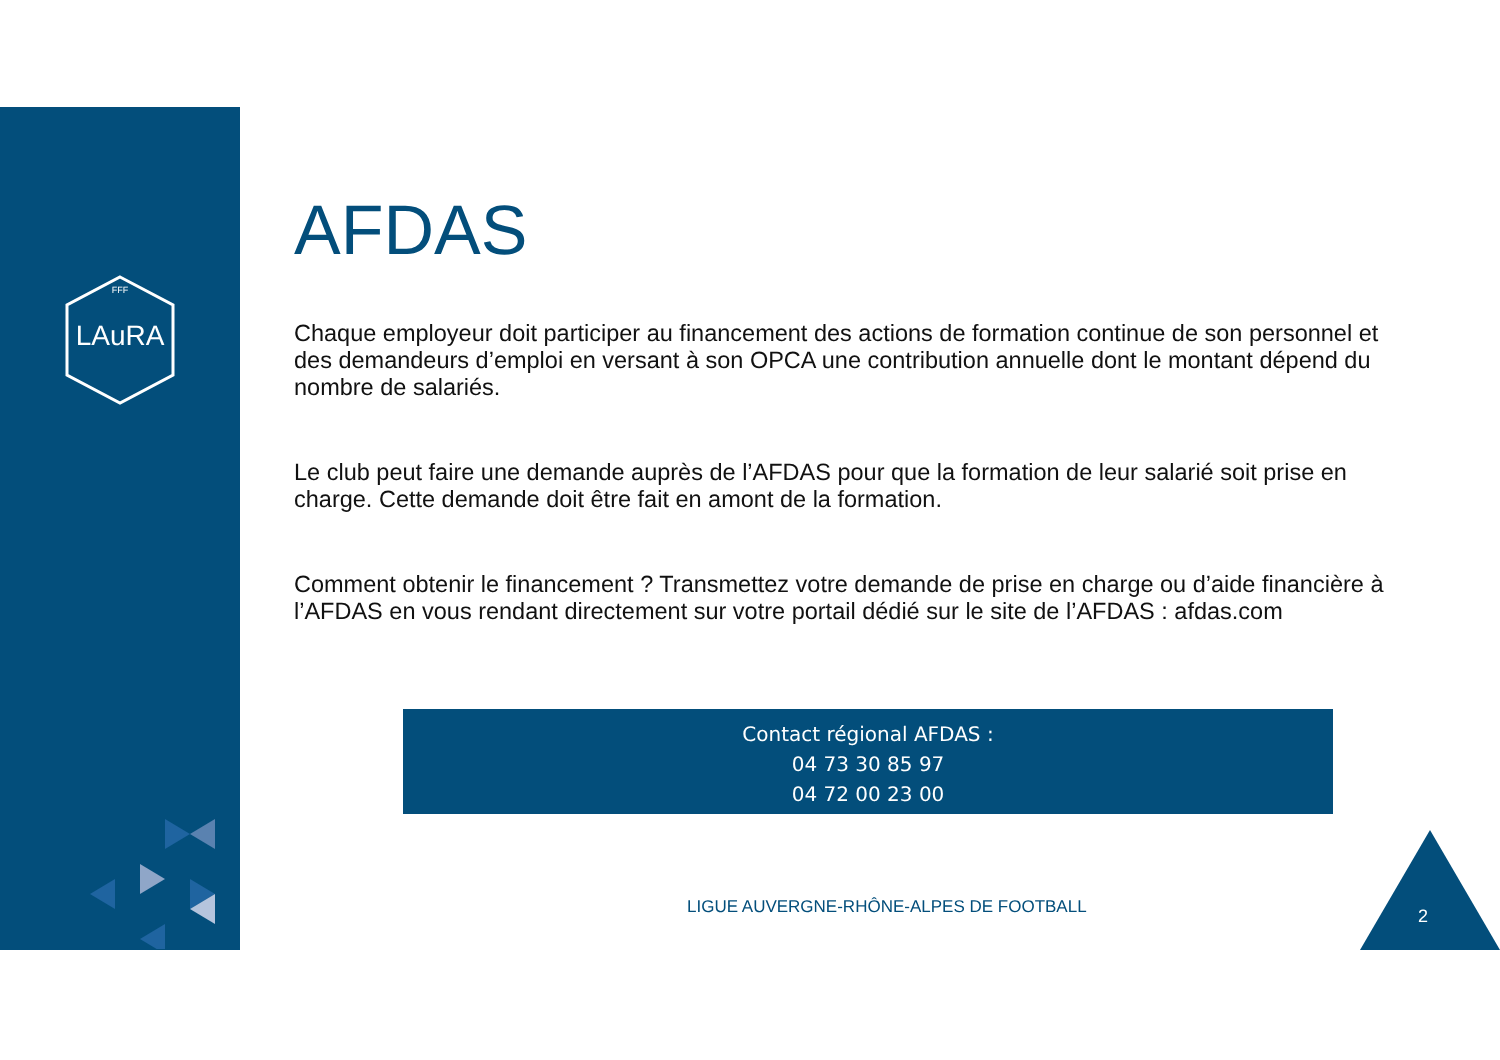LAuRA
FFF
AFDAS
Chaque employeur doit participer au financement des actions de formation continue de son personnel et des demandeurs d’emploi en versant à son OPCA une contribution annuelle dont le montant dépend du nombre de salariés.
Le club peut faire une demande auprès de l’AFDAS pour que la formation de leur salarié soit prise en charge. Cette demande doit être fait en amont de la formation.
Comment obtenir le financement ? Transmettez votre demande de prise en charge ou d’aide financière à l’AFDAS en vous rendant directement sur votre portail dédié sur le site de l’AFDAS : afdas.com
Contact régional AFDAS :
04 73 30 85 97
04 72 00 23 00
LIGUE AUVERGNE-RHÔNE-ALPES DE FOOTBALL
2